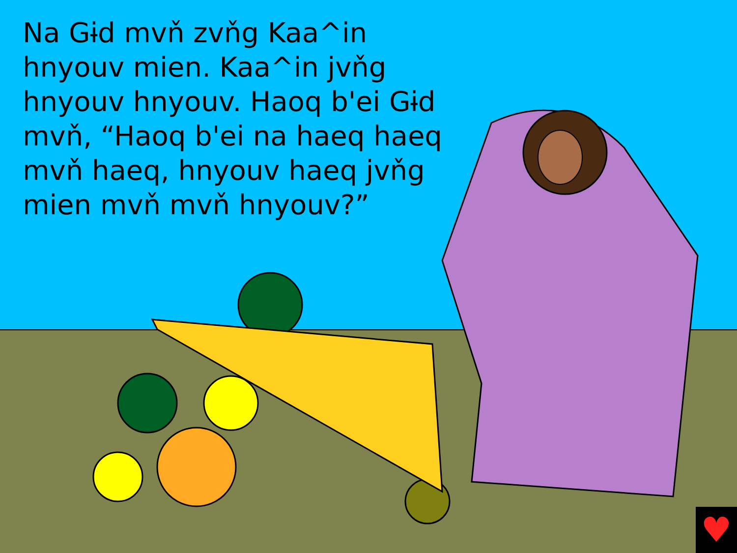Na Gɨd mvň zvňg Kaa^in hnyouv mien. Kaa^in jvňg hnyouv hnyouv. Haoq b'ei Gɨd mvň, “Haoq b'ei na haeq haeq mvň haeq, hnyouv haeq jvňg mien mvň mvň hnyouv?”
♥